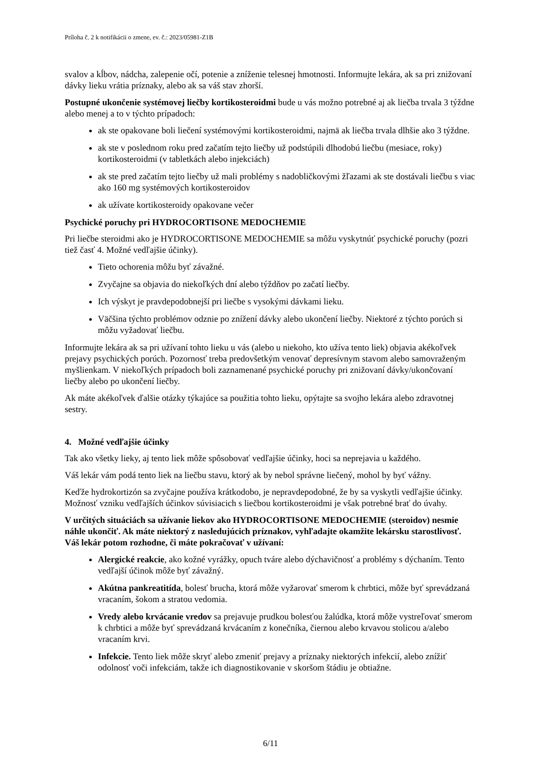Príloha č. 2 k notifikácii o zmene, ev. č.: 2023/05981-Z1B
svalov a kĺbov, nádcha, zalepenie očí, potenie a zníženie telesnej hmotnosti. Informujte lekára, ak sa pri znižovaní dávky lieku vrátia príznaky, alebo ak sa váš stav zhorší.
Postupné ukončenie systémovej liečby kortikosteroidmi bude u vás možno potrebné aj ak liečba trvala 3 týždne alebo menej a to v týchto prípadoch:
ak ste opakovane boli liečení systémovými kortikosteroidmi, najmä ak liečba trvala dlhšie ako 3 týždne.
ak ste v poslednom roku pred začatím tejto liečby už podstúpili dlhodobú liečbu (mesiace, roky) kortikosteroidmi (v tabletkách alebo injekciách)
ak ste pred začatím tejto liečby už mali problémy s nadobličkovými žľazami ak ste dostávali liečbu s viac ako 160 mg systémových kortikosteroidov
ak užívate kortikosteroidy opakovane večer
Psychické poruchy pri HYDROCORTISONE MEDOCHEMIE
Pri liečbe steroidmi ako je HYDROCORTISONE MEDOCHEMIE sa môžu vyskytnúť psychické poruchy (pozri tiež časť 4. Možné vedľajšie účinky).
Tieto ochorenia môžu byť závažné.
Zvyčajne sa objavia do niekoľkých dní alebo týždňov po začatí liečby.
Ich výskyt je pravdepodobnejší pri liečbe s vysokými dávkami lieku.
Väčšina týchto problémov odznie po znížení dávky alebo ukončení liečby. Niektoré z týchto porúch si môžu vyžadovať liečbu.
Informujte lekára ak sa pri užívaní tohto lieku u vás (alebo u niekoho, kto užíva tento liek) objavia akékoľvek prejavy psychických porúch. Pozornosť treba predovšetkým venovať depresívnym stavom alebo samovraženým myšlienkam. V niekoľkých prípadoch boli zaznamenané psychické poruchy pri znižovaní dávky/ukončovaní liečby alebo po ukončení liečby.
Ak máte akékoľvek ďalšie otázky týkajúce sa použitia tohto lieku, opýtajte sa svojho lekára alebo zdravotnej sestry.
4. Možné vedľajšie účinky
Tak ako všetky lieky, aj tento liek môže spôsobovať vedľajšie účinky, hoci sa neprejavia u každého.
Váš lekár vám podá tento liek na liečbu stavu, ktorý ak by nebol správne liečený, mohol by byť vážny.
Keďže hydrokortizón sa zvyčajne používa krátkodobo, je nepravdepodobné, že by sa vyskytli vedľajšie účinky. Možnosť vzniku vedľajších účinkov súvisiacich s liečbou kortikosteroidmi je však potrebné brať do úvahy.
V určitých situáciách sa užívanie liekov ako HYDROCORTISONE MEDOCHEMIE (steroidov) nesmie náhle ukončiť. Ak máte niektorý z nasledujúcich príznakov, vyhľadajte okamžite lekársku starostlivosť. Váš lekár potom rozhodne, či máte pokračovať v užívaní:
Alergické reakcie, ako kožné vyrážky, opuch tváre alebo dýchavičnosť a problémy s dýchaním. Tento vedľajší účinok môže byť závažný.
Akútna pankreatitída, bolesť brucha, ktorá môže vyžarovať smerom k chrbtici, môže byť sprevádzaná vracaním, šokom a stratou vedomia.
Vredy alebo krvácanie vredov sa prejavuje prudkou bolesťou žalúdka, ktorá môže vystreľovať smerom k chrbtici a môže byť sprevádzaná krvácaním z konečníka, čiernou alebo krvavou stolicou a/alebo vracaním krvi.
Infekcie. Tento liek môže skryť alebo zmeniť prejavy a príznaky niektorých infekcií, alebo znížiť odolnosť voči infekciám, takže ich diagnostikovanie v skoršom štádiu je obtiažne.
6/11